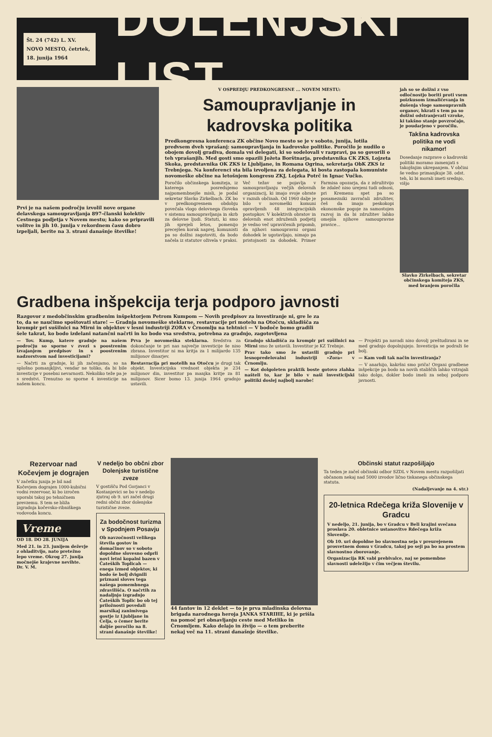Št. 24 (742) L. XV.
NOVO MESTO, četrtek,
18. junija 1964
DOLENJSKI LIST
Prvi je na našem področju izvolil nove organe delavskega samoupravljanja 897-članski kolektiv Cestnega podjetja v Novem mestu; kako so pripravili volitve in jih 10. junija v rekordnem času dobro izpeljali, berite na 3. strani današnje številke!
V OSPREDJU PREDKONGRESNE ... NOVEM MESTU:
Samoupravljanje in kadrovska politika
Predkongresna konferenca ZK občine Novo mesto se je v soboto, junija, lotila predvsem dveh vprašanj: samoupravljanja in kadrovske politike. Poročilo je nudilo o obojem dovolj gradiva, domala vsi delegati, ki so sodelovali v razpravi, pa so govorili o teh vprašanjih. Med gosti smo opazili Jožeta Borštnarja, predstavnika CK ZKS, Lojzeta Skoka, predstavnika OK ZKS iz Ljubljane, in Romana Ogrina, sekretarja ObK ZKS iz Trebnjega. Na konferenci sta bila izvoljena za delegata, ki bosta zastopala komuniste novomeške občine na letošnjem kongresu ZKJ, Lojzka Potrč in Ignac Vučko.
Poročilo občinskega komiteja, iz katerega posredujemo najpomembnejše misli, je podal sekretar Slavko Zirkelbach. ZK bo v predkongresnem obdobju povečala vlogo delovnega človeka v sistemu samoupravljanja in skrb za delovne ljudi. Statuti, ki smo jih sprejeli letos, pomenijo precejšen korak naprej, komunisti pa so dolžni zagotoviti, da bodo načela iz statutov oživela v praksi.
Več težav se pojavlja v samoupravljanju večjih delovnih organizacij, ki imajo svoje obrate v raznih občinah. Od 1960 dalje je bilo v novomeški komuni opravljenih 48 integracijskih postopkov. V kolektivih obratov in delovnih enot združenih podjetij je vedno več upravičenih pripomb, da njihovi samoupravni organi dohodek le ugotavljajo, nimajo pa pristojnosti za dohodek. Primer Farmisa opozarja, da z združitvijo še zdaleč niso urejeni tudi odnosi, pri Kremenu spet pa so posamezniki zavračali združitev, češ da imajo peskokopi ekonomske pogoje za samostojen razvoj in da bi združitev lahko omejila njihove samoupravne pravice...
jah so se dolžni z vso odločnostjo boriti proti vsem poizkusom izmaličevanja in dušenja vloge samoupravnih organov, hkrati s tem pa so dolžni odstranjevati vzroke, ki takšno stanje povzročajo, je poudarjeno v poročilu.
Takšna kadrovska politika ne vodi nikamor!
Dosedanje razprave o kadrovski politiki moramo zamenjati s takojšnjim ukrepanjem. V občini še vedno primanjkuje 38. odst. teh, ki bi morali imeti srednjo, višjo
Slavko Zirkelbach, sekretar občinskega komiteja ZKS, med branjem poročila
Gradbena inšpekcija terja podporo javnosti
Razgovor z medobčinskim gradbenim inšpektorjem Petrom Kumpom — Novih predpisov za investiranje ni, gre le za to, da se naučimo spoštovati stare! — Gradnja novomeške steklarne, restavracije pri motelu na Otočcu, skladišča za krompir pri sušilnici na Mirni in objektov v lesni industriji ZORA v Črnomlju na tehtnici — V bodoče bomo gradili šele takrat, ko bodo izdelani natančni načrti in ko bodo vsa sredstva, potrebna za gradnjo, zagotovljena
— Tov. Kump, katere gradnje na našem področju so sporne v zvezi s poostrenim izvajanjem predpisov in s poostrenim nadzorstvom nad investicijami?
— Načrti za gradnje, ki jih začenjamo, so na splošno pomanjkljivi, vendar ne toliko, da bi bile investicije v posebni nevarnosti. Nekoliko teže pa je s sredstvi. Trenutno so sporne 4 investicije na našem koncu.
Prva je novomeška steklarna. Sredstva za dokončanje te pri nas največje investicije še niso zbrana. Investitor ni ma kritja za 1 milijardo 135 milijonov dinarjev.
Restavracija pri motelih na Otočcu je drugi tak objekt. Investicijska vrednost objekta je 234 milijonov din, investitor pa manjka kritje za 81 milijonov. Sicer bomo 13. junija 1964 gradnjo ustavili.
Gradnjo skladišča za krompir pri sušilnici na Mirni smo že ustavili. Investitor je KZ Trebnje.
Prav tako smo že ustavili gradnjo pri lesnopredelovalni industriji »Zora« v Črnomlju.
— Kot dolgoleten praktik boste gotovo zlahka našteli to, kar je bilo v naši investicijski politiki doslej najbolj narobe!
— Projekti pa navadi niso dovolj preštudirani in se med gradnjo dopolnjujejo. Investicija se podraži še bolj.
— Kam vodi tak način investiranja?
— V anarhijo, kakršni smo priča! Organi gradbene inšpekcije pa bodo na novih stališčih lahko vztrajali tako dolgo, dokler bodo imeli za seboj podporo javnosti.
Rezervoar nad Kočevjem je dograjen
V začetku junija je bil nad Kočevjem dograjen 1000-kubični vodni rezervoar, ki bo izročen uporabi takoj po tehničnem prevzemu. S tem se bliža izgradnja kočevsko-ribniškega vodovoda koncu.
Vreme
OD 18. DO 28. JUNIJA
Med 21. in 23. junijem deževje z ohladitvijo, nato pretežno lepo vreme. Okrog 27. junija močnejše krajevne nevihte.
Dr. V. M.
V nedeljo bo občni zbor Dolenjske turistične zveze
V gostišču Pod Gorjanci v Kostanjevici se bo v nedeljo zjutraj ob 9. uri začel drugi redni občni zbor dolenjske turistične zveze.
Za bodočnost turizma v Spodnjem Posavju
Ob navzočnosti velikega števila gostov in domačinov so v soboto dopoldne slovesno odprli novi letni kopalni bazen v Čateških Toplicah — enega izmed objektov, ki bodo še bolj dvignili priznani sloves tega našega pomembnega zdravilišča. O načrtih za nadaljnjo izgradnjo Čateških Toplic bo ob tej priložnosti povedali marsikaj zanimivega gostje iz Ljubljane in Celja, o čemer berite daljše poročilo na 8. strani današnje številke!
44 fantov in 12 deklet — to je prva mladinska delovna brigada narodnega heroja JANKA STARIHE, ki je prišla na pomoč pri obnavljanju ceste med Metliko in Črnomljem. Kako delajo in živijo — o tem preberite nekaj več na 11. strani današnje številke.
Občinski statut razpošiljajo
Ta teden je začel občinski odbor SZDL v Novem mestu razpošiljati občanom nekaj nad 5000 izvodov lično tiskanega občinskega statuta.
(Nadaljevanje na 4. str.)
20-letnica Rdečega križa Slovenije v Gradcu
V nedeljo, 21. junija, bo v Gradcu v Beli krajini svečana proslava 20. obletnice ustanovitve Rdečega križa Slovenije.
Ob 10. uri dopoldne bo slavnostna seja v preurejenem prosvetnem domu v Gradcu, takoj po seji pa bo na prostem slavnostno zborovanje.
Organizacija RK vabi prebivalce, naj se pomembne slavnosti udeležijo v čim večjem številu.